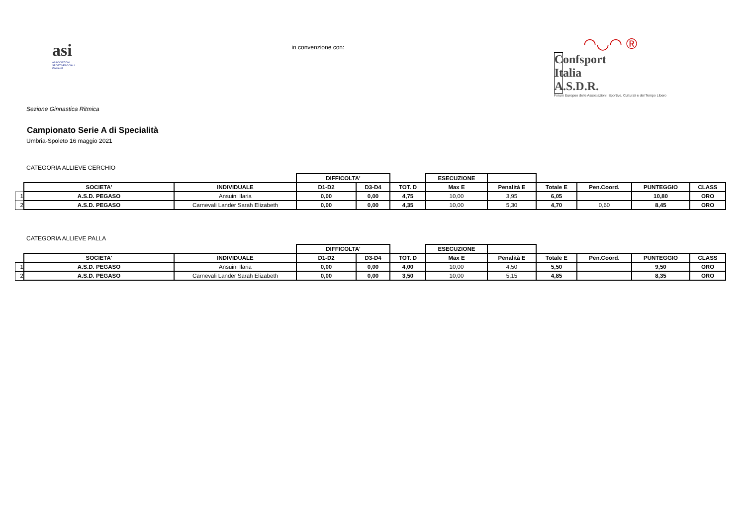asi
ASSOCIAZIONI
SPORTIVESOCIALI
ITALIANE
in convenzione con:
◠◡◠ ®
Confsport Italia A.S.D.R.
Forum Europeo delle Associazioni, Sportive, Culturali e del Tempo Libero
Sezione Ginnastica Ritmica
Campionato Serie A di Specialità
Umbria-Spoleto 16 maggio 2021
CATEGORIA ALLIEVE CERCHIO
| | | | DIFFICOLTA' | | | ESECUZIONE | | | | | |
| | SOCIETA' | INDIVIDUALE | D1-D2 | D3-D4 | TOT. D | Max E | Penalità E | Totale E | Pen.Coord. | PUNTEGGIO | CLASS |
| 1 | A.S.D. PEGASO | Ansuini Ilaria | 0,00 | 0,00 | 4,75 | 10,00 | 3,95 | 6,05 | | 10,80 | ORO |
| 2 | A.S.D. PEGASO | Carnevali Lander Sarah Elizabeth | 0,00 | 0,00 | 4,35 | 10,00 | 5,30 | 4,70 | 0,60 | 8,45 | ORO |
CATEGORIA ALLIEVE PALLA
| | | | DIFFICOLTA' | | | ESECUZIONE | | | | | |
| | SOCIETA' | INDIVIDUALE | D1-D2 | D3-D4 | TOT. D | Max E | Penalità E | Totale E | Pen.Coord. | PUNTEGGIO | CLASS |
| 1 | A.S.D. PEGASO | Ansuini Ilaria | 0,00 | 0,00 | 4,00 | 10,00 | 4,50 | 5,50 | | 9,50 | ORO |
| 2 | A.S.D. PEGASO | Carnevali Lander Sarah Elizabeth | 0,00 | 0,00 | 3,50 | 10,00 | 5,15 | 4,85 | | 8,35 | ORO |